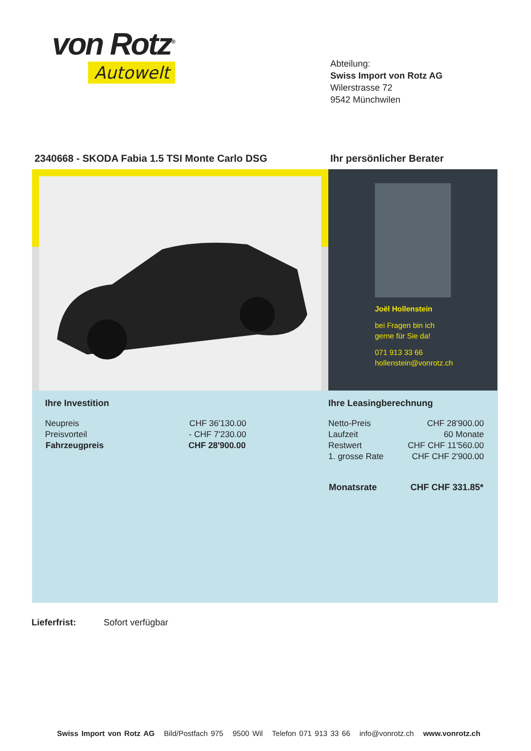von Rotz<sup>®</sup>
Autowelt
Abteilung:
Swiss Import von Rotz AG
Wilerstrasse 72
9542 Münchwilen
2340668 - SKODA Fabia 1.5 TSI Monte Carlo DSG
Ihr persönlicher Berater
Joël Hollenstein
bei Fragen bin ich
gerne für Sie da!
071 913 33 66
hollenstein@vonrotz.ch
Ihre Investition Ihre Leasingberechnung
| Neupreis | CHF 36'130.00 |
| Preisvorteil | - CHF 7'230.00 |
| Fahrzeugpreis | CHF 28'900.00 |
| Netto-Preis | CHF 28'900.00 |
| Laufzeit | 60 Monate |
| Restwert | CHF CHF 11'560.00 |
| 1. grosse Rate | CHF CHF 2'900.00 |
| Monatsrate | CHF CHF 331.85* |
Lieferfrist: Sofort verfügbar
Swiss Import von Rotz AG Bild/Postfach 975 9500 Wil Telefon 071 913 33 66 info@vonrotz.ch www.vonrotz.ch